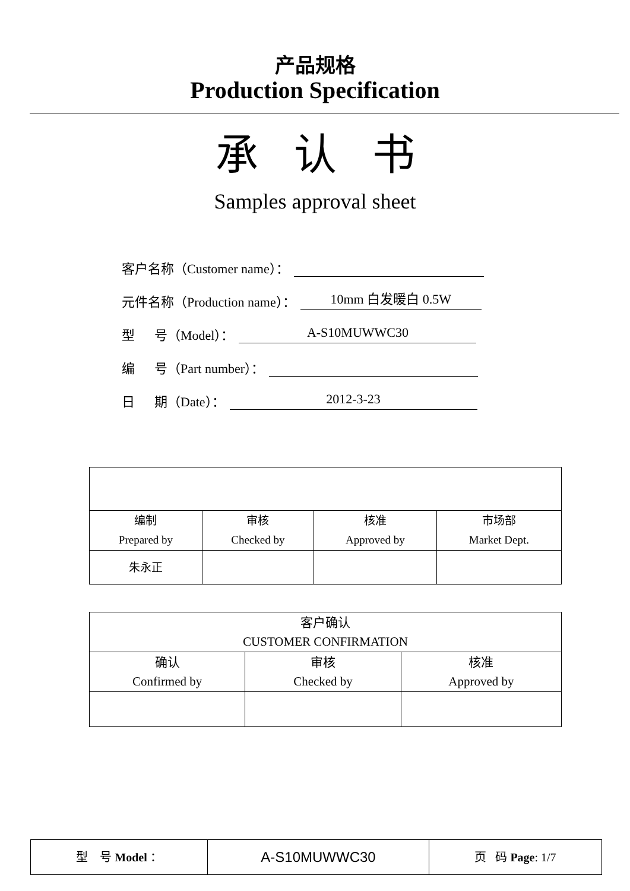产品规格
Production Specification
承认书
Samples approval sheet
客户名称（Customer name）：
元件名称（Production name）： 10mm 白发暖白 0.5W
型 号（Model）： A-S10MUWWC30
编 号（Part number）：
日 期（Date）： 2012-3-23
| 编制 Prepared by | 审核 Checked by | 核准 Approved by | 市场部 Market Dept. |
| 朱永正 | | | |
| 客户确认 CUSTOMER CONFIRMATION | | |
| 确认 Confirmed by | 审核 Checked by | 核准 Approved by |
| 型 号 Model ： | A-S10MUWWC30 | 页 码 Page : 1/7 |